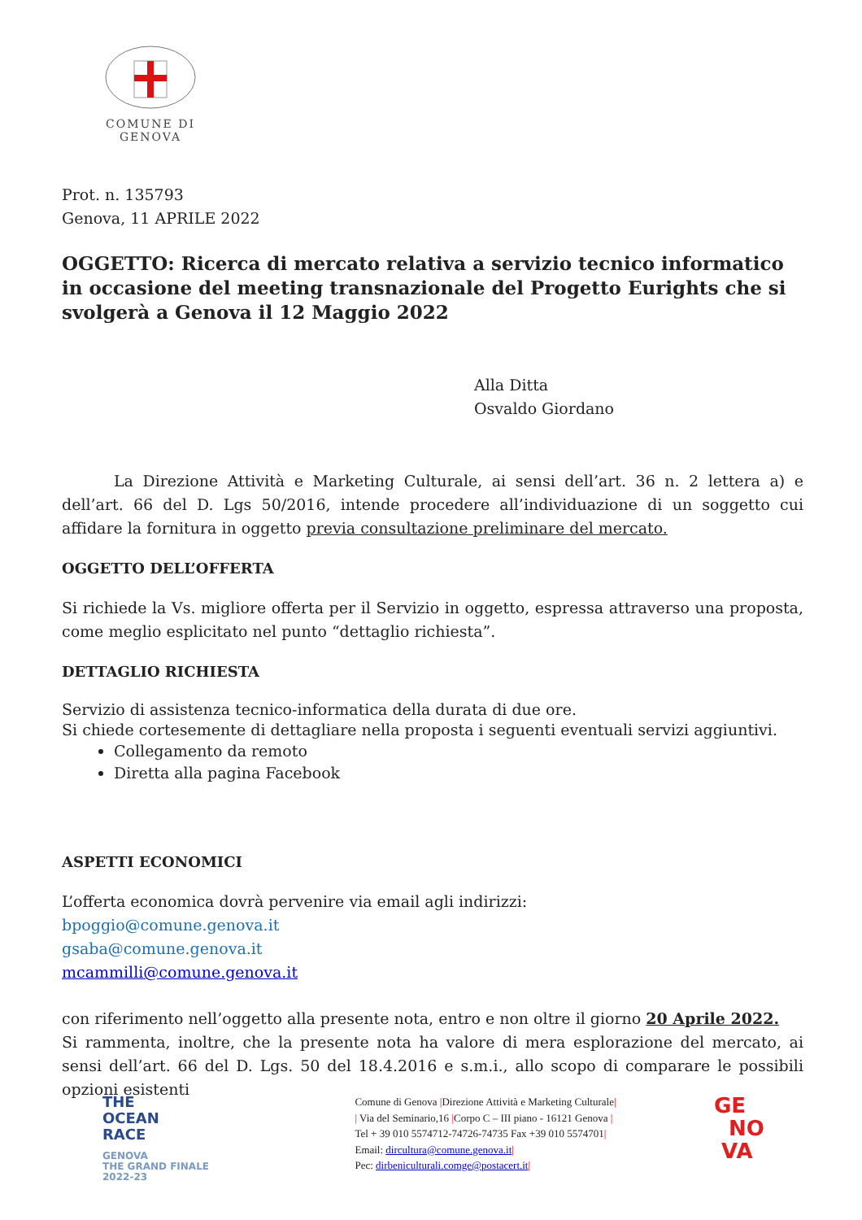COMUNE DI GENOVA
Prot. n. 135793
Genova, 11 APRILE 2022
OGGETTO: Ricerca di mercato relativa a servizio tecnico informatico in occasione del meeting transnazionale del Progetto Eurights che si svolgerà a Genova il 12 Maggio 2022
Alla Ditta
Osvaldo Giordano
La Direzione Attività e Marketing Culturale, ai sensi dell’art. 36 n. 2 lettera a) e dell’art. 66 del D. Lgs 50/2016, intende procedere all’individuazione di un soggetto cui affidare la fornitura in oggetto previa consultazione preliminare del mercato.
OGGETTO DELL’OFFERTA
Si richiede la Vs. migliore offerta per il Servizio in oggetto, espressa attraverso una proposta, come meglio esplicitato nel punto “dettaglio richiesta”.
DETTAGLIO RICHIESTA
Servizio di assistenza tecnico-informatica della durata di due ore.
Si chiede cortesemente di dettagliare nella proposta i seguenti eventuali servizi aggiuntivi.
Collegamento da remoto
Diretta alla pagina Facebook
ASPETTI ECONOMICI
L’offerta economica dovrà pervenire via email agli indirizzi:
bpoggio@comune.genova.it
gsaba@comune.genova.it
mcammilli@comune.genova.it
con riferimento nell’oggetto alla presente nota, entro e non oltre il giorno 20 Aprile 2022.
Si rammenta, inoltre, che la presente nota ha valore di mera esplorazione del mercato, ai sensi dell’art. 66 del D. Lgs. 50 del 18.4.2016 e s.m.i., allo scopo di comparare le possibili opzioni esistenti
THE
OCEAN
RACE
GENOVA
THE GRAND FINALE
2022-23
Comune di Genova |Direzione Attività e Marketing Culturale|
| Via del Seminario,16 |Corpo C – III piano - 16121 Genova |
Tel + 39 010 5574712-74726-74735 Fax +39 010 5574701|
Email: dircultura@comune.genova.it|
Pec: dirbeniculturali.comge@postacert.it|
GE
NO
VA